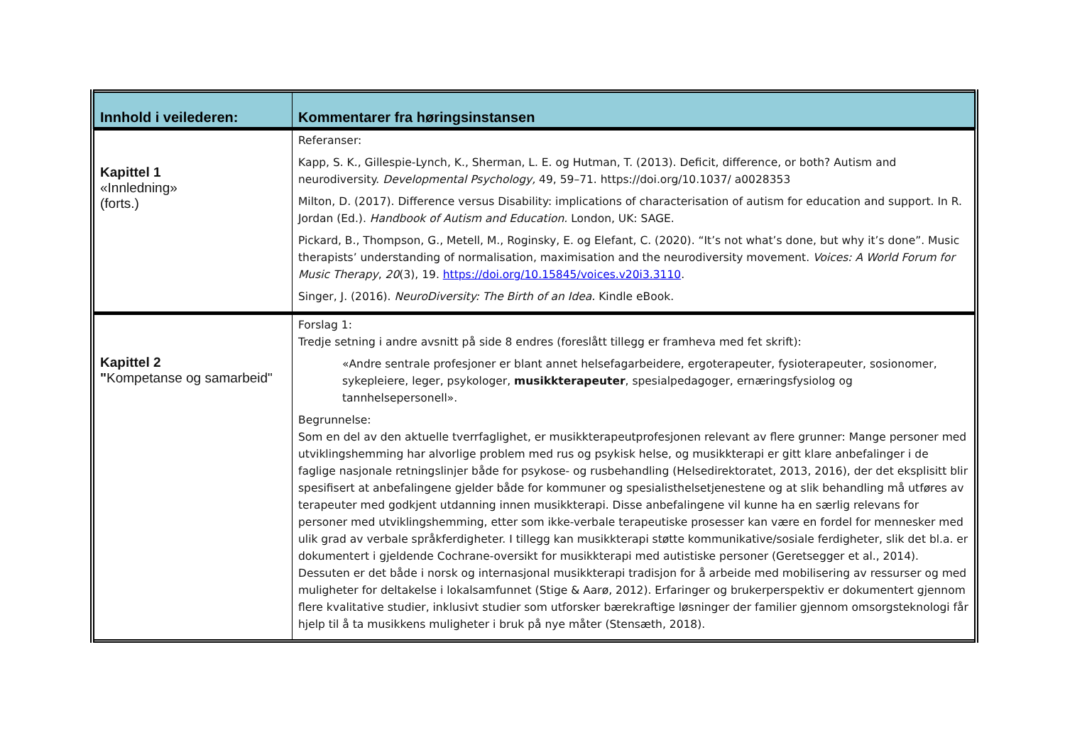| Innhold i veilederen: | Kommentarer fra høringsinstansen |
| --- | --- |
| Kapittel 1 «Innledning» (forts.) | Referanser: Kapp, S. K., Gillespie-Lynch, K., Sherman, L. E. og Hutman, T. (2013). Deficit, difference, or both? Autism and neurodiversity. Developmental Psychology, 49, 59–71. https://doi.org/10.1037/ a0028353 Milton, D. (2017). Difference versus Disability: implications of characterisation of autism for education and support. In R. Jordan (Ed.). Handbook of Autism and Education. London, UK: SAGE. Pickard, B., Thompson, G., Metell, M., Roginsky, E. og Elefant, C. (2020). “It’s not what’s done, but why it’s done”. Music therapists’ understanding of normalisation, maximisation and the neurodiversity movement. Voices: A World Forum for Music Therapy , 20 (3), 19. https://doi.org/10.15845/voices.v20i3.3110 . Singer, J. (2016). NeuroDiversity: The Birth of an Idea. Kindle eBook. |
| Kapittel 2 " Kompetanse og samarbeid" | Forslag 1: Tredje setning i andre avsnitt på side 8 endres (foreslått tillegg er framheva med fet skrift): «Andre sentrale profesjoner er blant annet helsefagarbeidere, ergoterapeuter, fysioterapeuter, sosionomer, sykepleiere, leger, psykologer, musikkterapeuter , spesialpedagoger, ernæringsfysiolog og tannhelsepersonell». Begrunnelse: Som en del av den aktuelle tverrfaglighet, er musikkterapeutprofesjonen relevant av flere grunner: Mange personer med utviklingshemming har alvorlige problem med rus og psykisk helse, og musikkterapi er gitt klare anbefalinger i de faglige nasjonale retningslinjer både for psykose- og rusbehandling (Helsedirektoratet, 2013, 2016), der det eksplisitt blir spesifisert at anbefalingene gjelder både for kommuner og spesialisthelsetjenestene og at slik behandling må utføres av terapeuter med godkjent utdanning innen musikkterapi. Disse anbefalingene vil kunne ha en særlig relevans for personer med utviklingshemming, etter som ikke-verbale terapeutiske prosesser kan være en fordel for mennesker med ulik grad av verbale språkferdigheter. I tillegg kan musikkterapi støtte kommunikative/sosiale ferdigheter, slik det bl.a. er dokumentert i gjeldende Cochrane-oversikt for musikkterapi med autistiske personer (Geretsegger et al., 2014). Dessuten er det både i norsk og internasjonal musikkterapi tradisjon for å arbeide med mobilisering av ressurser og med muligheter for deltakelse i lokalsamfunnet (Stige & Aarø, 2012). Erfaringer og brukerperspektiv er dokumentert gjennom flere kvalitative studier, inklusivt studier som utforsker bærekraftige løsninger der familier gjennom omsorgsteknologi får hjelp til å ta musikkens muligheter i bruk på nye måter (Stensæth, 2018). |